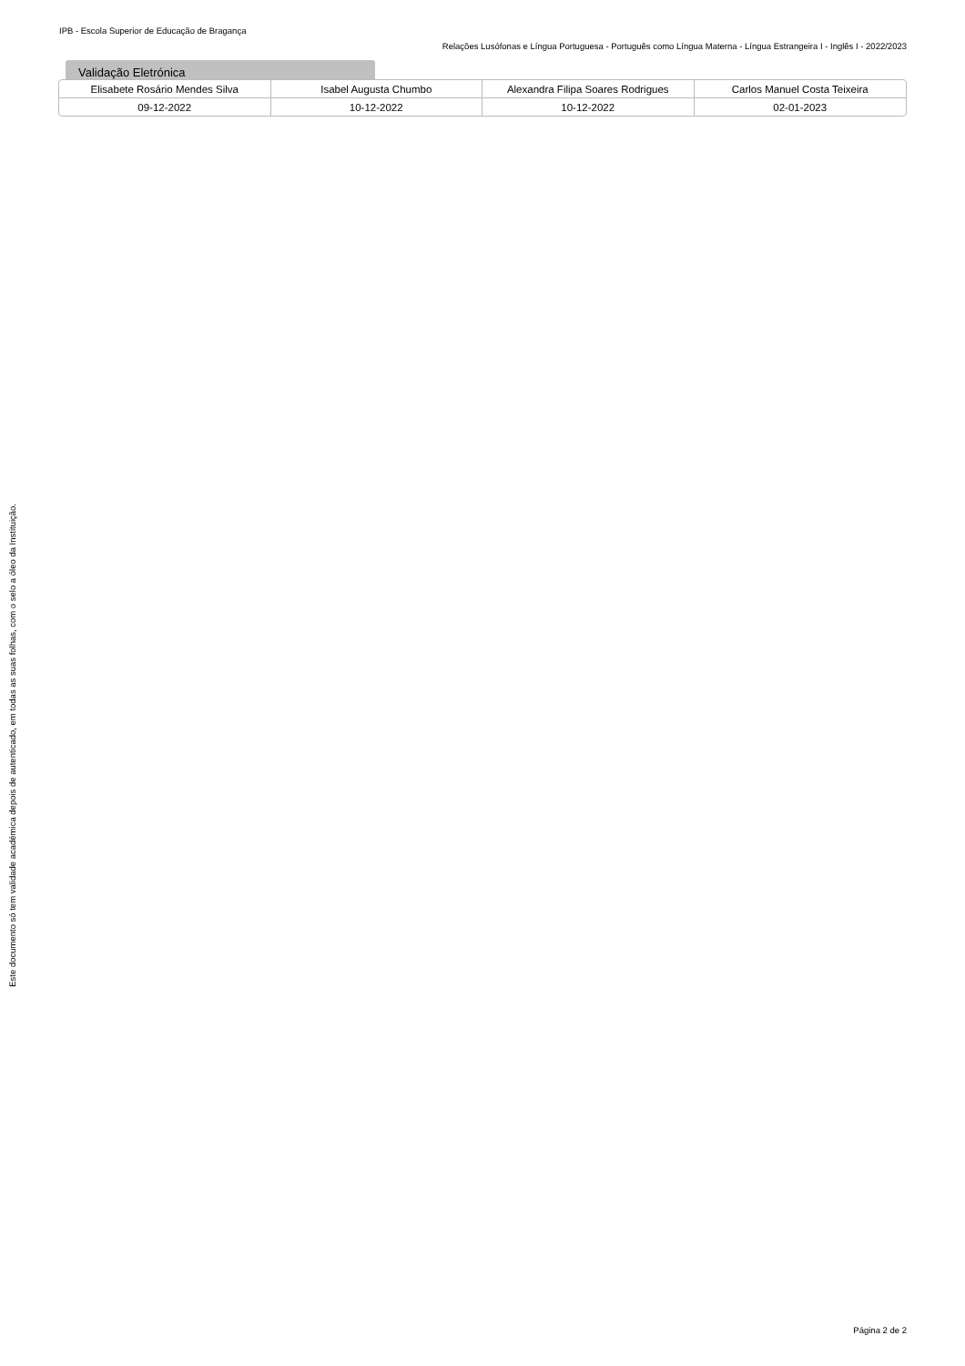IPB - Escola Superior de Educação de Bragança
Relações Lusófonas e Língua Portuguesa - Português como Língua Materna - Língua Estrangeira I - Inglês I - 2022/2023
Validação Eletrónica
| Elisabete Rosário Mendes Silva | Isabel Augusta Chumbo | Alexandra Filipa Soares Rodrigues | Carlos Manuel Costa Teixeira |
| 09-12-2022 | 10-12-2022 | 10-12-2022 | 02-01-2023 |
Este documento só tem validade académica depois de autenticado, em todas as suas folhas, com o selo a óleo da Instituição.
Página 2 de 2